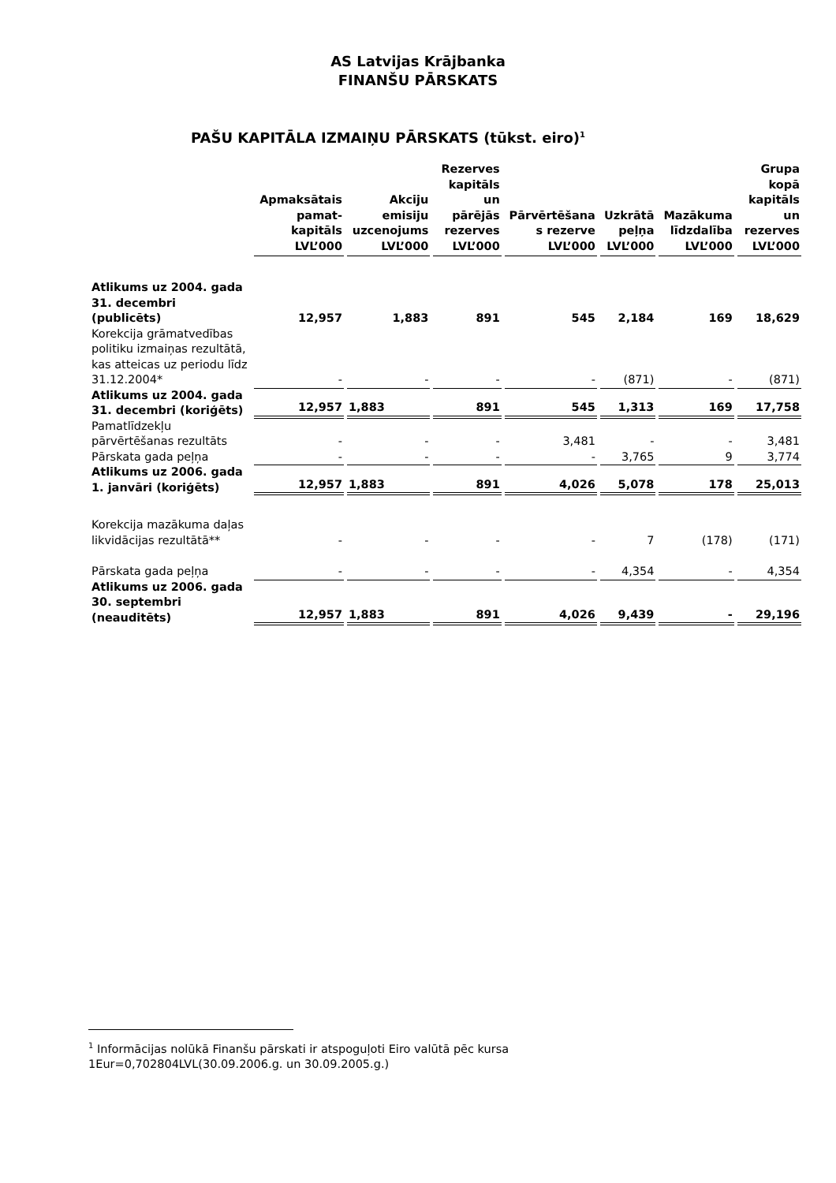AS Latvijas Krājbanka
FINANŠU PĀRSKATS
PAŠU KAPITĀLA IZMAIŅU PĀRSKATS (tūkst. eiro)<sup>1</sup>
| | Apmaksātais pamat-kapitāls LVL’000 | Akciju emisiju uzcenojums LVL’000 | Rezerves kapitāls un pārējās rezerves LVL’000 | Pārvērtēšana s rezerve LVL’000 | Uzkrātā peļņa LVL’000 | Mazākuma līdzdalība LVL’000 | Grupa kopā kapitāls un rezerves LVL’000 |
| --- | --- | --- | --- | --- | --- | --- | --- |
| Atlikums uz 2004. gada 31. decembri (publicēts) | 12,957 | 1,883 | 891 | 545 | 2,184 | 169 | 18,629 |
| Korekcija grāmatvedības politiku izmaiņas rezultātā, kas atteicas uz periodu līdz 31.12.2004* | - | - | - | - | (871) | - | (871) |
| Atlikums uz 2004. gada 31. decembri (koriģēts) | 12,957 | 1,883 | 891 | 545 | 1,313 | 169 | 17,758 |
| Pamatlīdzekļu pārvērtēšanas rezultāts | - | - | - | 3,481 | - | - | 3,481 |
| Pārskata gada peļņa | - | - | - | - | 3,765 | 9 | 3,774 |
| Atlikums uz 2006. gada 1. janvāri (koriģēts) | 12,957 | 1,883 | 891 | 4,026 | 5,078 | 178 | 25,013 |
| Korekcija mazākuma daļas likvidācijas rezultātā** | - | - | - | - | 7 | (178) | (171) |
| Pārskata gada peļņa | - | - | - | - | 4,354 | - | 4,354 |
| Atlikums uz 2006. gada 30. septembri (neauditēts) | 12,957 | 1,883 | 891 | 4,026 | 9,439 | - | 29,196 |
<sup>1</sup> Informācijas nolūkā Finanšu pārskati ir atspoguļoti Eiro valūtā pēc kursa 1Eur=0,702804LVL(30.09.2006.g. un 30.09.2005.g.)